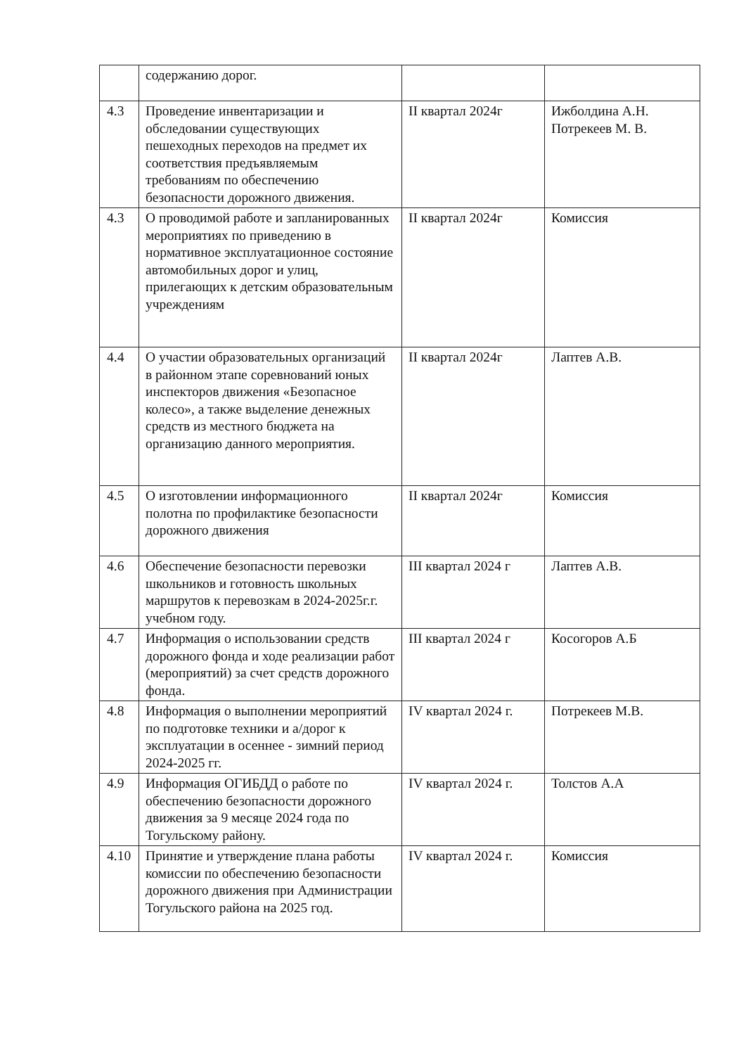| | содержанию дорог. | | |
| 4.3 | Проведение инвентаризации и обследовании существующих пешеходных переходов на предмет их соответствия предъявляемым требованиям по обеспечению безопасности дорожного движения. | II квартал 2024г | Ижболдина А.Н. Потрекеев М. В. |
| 4.3 | О проводимой работе и запланированных мероприятиях по приведению в нормативное эксплуатационное состояние автомобильных дорог и улиц, прилегающих к детским образовательным учреждениям | II квартал 2024г | Комиссия |
| 4.4 | О участии образовательных организаций в районном этапе соревнований юных инспекторов движения «Безопасное колесо», а также выделение денежных средств из местного бюджета на организацию данного мероприятия. | II квартал 2024г | Лаптев А.В. |
| 4.5 | О изготовлении информационного полотна по профилактике безопасности дорожного движения | II квартал 2024г | Комиссия |
| 4.6 | Обеспечение безопасности перевозки школьников и готовность школьных маршрутов к перевозкам в 2024-2025г.г. учебном году. | III квартал 2024 г | Лаптев А.В. |
| 4.7 | Информация о использовании средств дорожного фонда и ходе реализации работ (мероприятий) за счет средств дорожного фонда. | III квартал 2024 г | Косогоров А.Б |
| 4.8 | Информация о выполнении мероприятий по подготовке техники и а/дорог к эксплуатации в осеннее - зимний период 2024-2025 гг. | IV квартал 2024 г. | Потрекеев М.В. |
| 4.9 | Информация ОГИБДД о работе по обеспечению безопасности дорожного движения за 9 месяце 2024 года по Тогульскому району. | IV квартал 2024 г. | Толстов А.А |
| 4.10 | Принятие и утверждение плана работы комиссии по обеспечению безопасности дорожного движения при Администрации Тогульского района на 2025 год. | IV квартал 2024 г. | Комиссия |